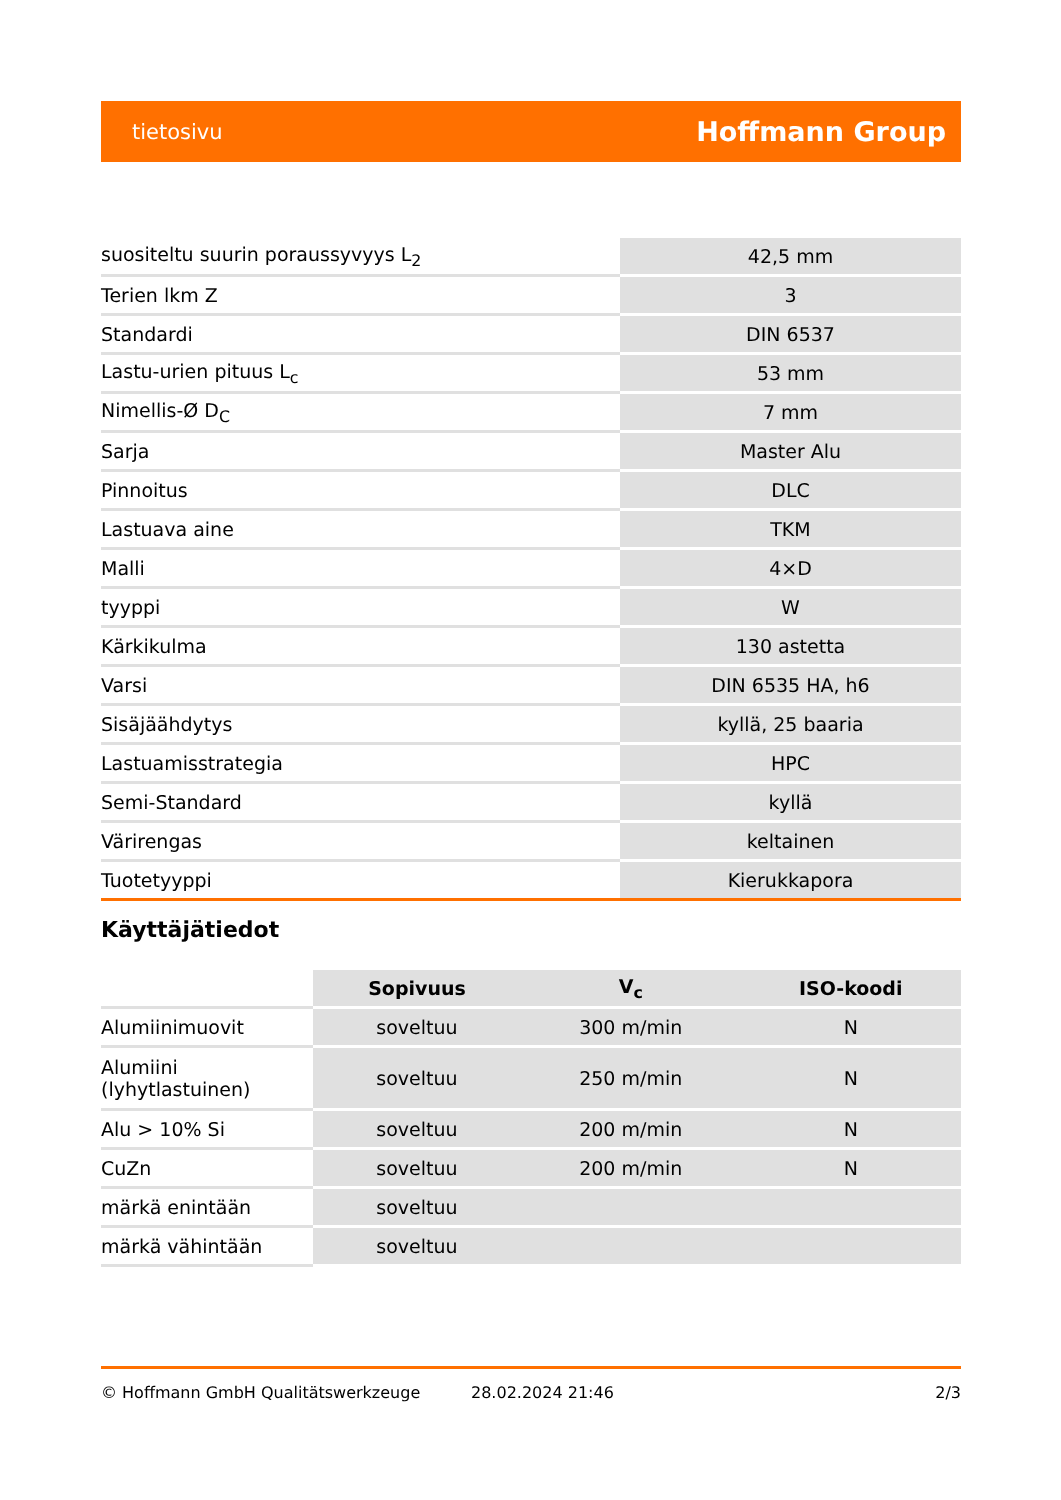tietosivu Hoffmann Group
| suositeltu suurin poraussyvyys L<sub>2</sub> | 42,5 mm |
| Terien lkm Z | 3 |
| Standardi | DIN 6537 |
| Lastu-urien pituus L<sub>c</sub> | 53 mm |
| Nimellis-Ø D<sub>C</sub> | 7 mm |
| Sarja | Master Alu |
| Pinnoitus | DLC |
| Lastuava aine | TKM |
| Malli | 4×D |
| tyyppi | W |
| Kärkikulma | 130 astetta |
| Varsi | DIN 6535 HA, h6 |
| Sisäjäähdytys | kyllä, 25 baaria |
| Lastuamisstrategia | HPC |
| Semi-Standard | kyllä |
| Värirengas | keltainen |
| Tuotetyyppi | Kierukkapora |
Käyttäjätiedot
| | Sopivuus | V<sub>c</sub> | ISO-koodi |
| --- | --- | --- | --- |
| Alumiinimuovit | soveltuu | 300 m/min | N |
| Alumiini (lyhytlastuinen) | soveltuu | 250 m/min | N |
| Alu > 10% Si | soveltuu | 200 m/min | N |
| CuZn | soveltuu | 200 m/min | N |
| märkä enintään | soveltuu | | |
| märkä vähintään | soveltuu | | |
© Hoffmann GmbH Qualitätswerkzeuge 28.02.2024 21:46 2/3